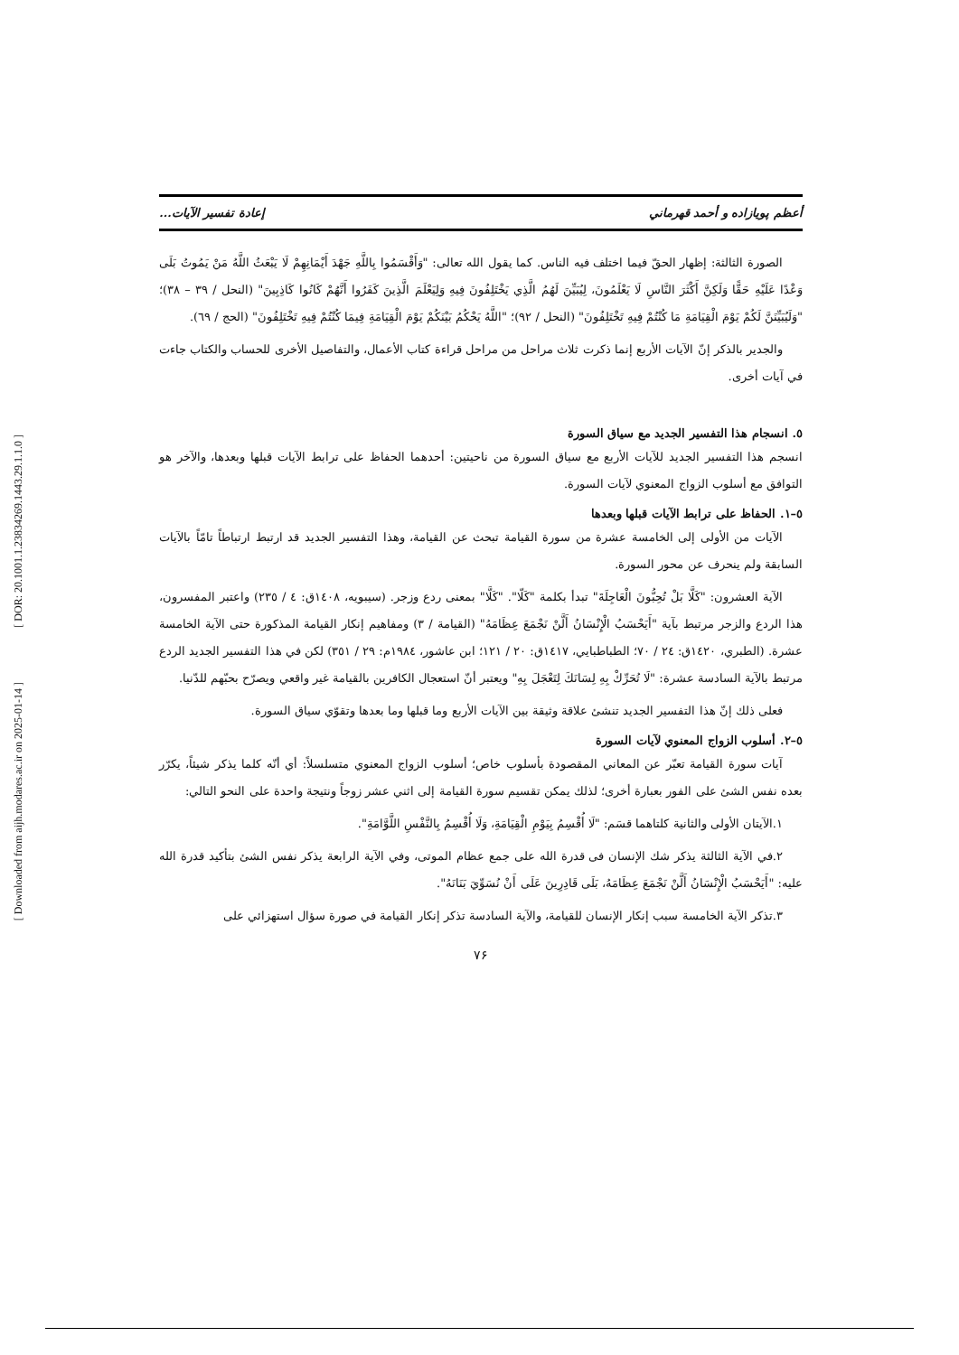[ DOR: 20.1001.1.23834269.1443.29.1.1.0 ]
[ Downloaded from aijh.modares.ac.ir on 2025-01-14 ]
أعظم پويازاده و أحمد قهرماني إعادة تفسير الآيات...
الصورة الثالثة: إظهار الحقّ فيما اختلف فيه الناس. كما يقول الله تعالى: "وَأَقْسَمُوا بِاللَّهِ جَهْدَ أَيْمَانِهِمْ لَا يَبْعَثُ اللَّهُ مَنْ يَمُوتُ بَلَى وَعْدًا عَلَيْهِ حَقًّا وَلَكِنَّ أَكْثَرَ النَّاسِ لَا يَعْلَمُونَ، لِيُبَيِّنَ لَهُمُ الَّذِي يَخْتَلِفُونَ فِيهِ وَلِيَعْلَمَ الَّذِينَ كَفَرُوا أَنَّهُمْ كَانُوا كَاذِبِينَ" (النحل / ٣٩ – ٣٨)؛ "وَلَيُبَيِّنَنَّ لَكُمْ يَوْمَ الْقِيَامَةِ مَا كُنْتُمْ فِيهِ تَخْتَلِفُونَ" (النحل / ٩٢)؛ "اللَّهُ يَحْكُمُ بَيْنَكُمْ يَوْمَ الْقِيَامَةِ فِيمَا كُنْتُمْ فِيهِ تَخْتَلِفُونَ" (الحج / ٦٩).
والجدير بالذكر إنّ الآيات الأربع إنما ذكرت ثلاث مراحل من مراحل قراءة كتاب الأعمال، والتفاصيل الأخرى للحساب والكتاب جاءت في آيات أخرى.
٥. انسجام هذا التفسير الجديد مع سياق السورة
انسجم هذا التفسير الجديد للآيات الأربع مع سياق السورة من ناحيتين: أحدهما الحفاظ على ترابط الآيات قبلها وبعدها، والآخر هو التوافق مع أسلوب الزواج المعنوي لآيات السورة.
٥–١. الحفاظ على ترابط الآيات قبلها وبعدها
الآيات من الأولى إلى الخامسة عشرة من سورة القيامة تبحث عن القيامة، وهذا التفسير الجديد قد ارتبط ارتباطاً تامّاً بالآيات السابقة ولم ينحرف عن محور السورة.
الآية العشرون: "كَلَّا بَلْ تُحِبُّونَ الْعَاجِلَةَ" تبدأ بكلمة "كَلّا". "كَلَّا" بمعنى ردع وزجر. (سيبويه، ١٤٠٨ق: ٤ / ٢٣٥) واعتبر المفسرون، هذا الردع والزجر مرتبط بآية "أَيَحْسَبُ الْإِنْسَانُ أَلَّنْ نَجْمَعَ عِظَامَهُ" (القيامة / ٣) ومفاهيم إنكار القيامة المذكورة حتى الآية الخامسة عشرة. (الطبري، ١٤٢٠ق: ٢٤ / ٧٠؛ الطباطبايي، ١٤١٧ق: ٢٠ / ١٢١؛ ابن عاشور، ١٩٨٤م: ٢٩ / ٣٥١) لكن في هذا التفسير الجديد الردع مرتبط بالآية السادسة عشرة: "لَا تُحَرِّكْ بِهِ لِسَانَكَ لِتَعْجَلَ بِهِ" ويعتبر أنّ استعجال الكافرين بالقيامة غير واقعي ويصرّح بحبّهم للدّنيا.
فعلى ذلك إنّ هذا التفسير الجديد تنشئ علاقة وثيقة بين الآيات الأربع وما قبلها وما بعدها وتقوّي سياق السورة.
٥–٢. أسلوب الزواج المعنوي لآيات السورة
آيات سورة القيامة تعبّر عن المعاني المقصودة بأسلوب خاص؛ أسلوب الزواج المعنوي متسلسلاً: أي أنّه كلما يذكر شيئاً، يكرّر بعده نفس الشئ على الفور بعبارة أخرى؛ لذلك يمكن تقسيم سورة القيامة إلى اثني عشر زوجاً ونتيجة واحدة على النحو التالي:
١.الآيتان الأولى والثانية كلتاهما قسَم: "لَا أُقْسِمُ بِيَوْمِ الْقِيَامَةِ، وَلَا أُقْسِمُ بِالنَّفْسِ اللَّوَّامَةِ".
٢.في الآية الثالثة يذكر شك الإنسان فى قدرة الله على جمع عظام الموتى، وفي الآية الرابعة يذكر نفس الشئ بتأكيد قدرة الله عليه: "أَيَحْسَبُ الْإِنْسَانُ أَلَّنْ نَجْمَعَ عِظَامَهُ، بَلَى قَادِرِينَ عَلَى أَنْ نُسَوِّيَ بَنَانَهُ".
٣.تذكر الآية الخامسة سبب إنكار الإنسان للقيامة، والآية السادسة تذكر إنكار القيامة في صورة سؤال استهزائي على
٧۶